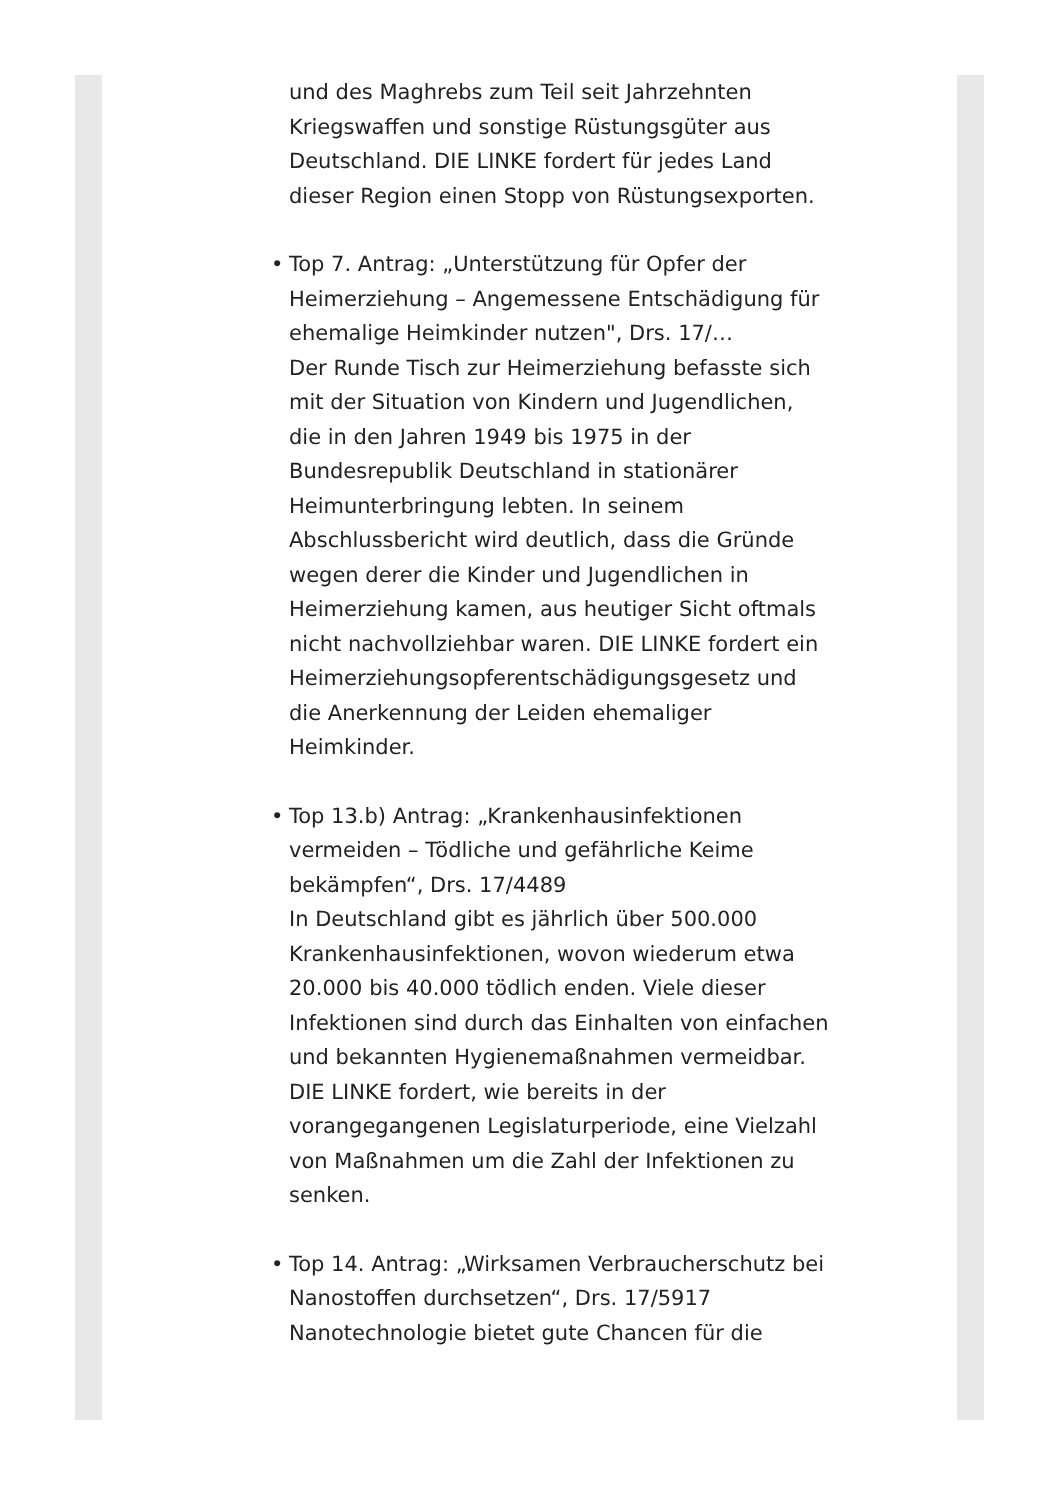und des Maghrebs zum Teil seit Jahrzehnten Kriegswaffen und sonstige Rüstungsgüter aus Deutschland. DIE LINKE fordert für jedes Land dieser Region einen Stopp von Rüstungsexporten.
•
Top 7. Antrag: „Unterstützung für Opfer der Heimerziehung – Angemessene Entschädigung für ehemalige Heimkinder nutzen", Drs. 17/…
Der Runde Tisch zur Heimerziehung befasste sich mit der Situation von Kindern und Jugendlichen, die in den Jahren 1949 bis 1975 in der Bundesrepublik Deutschland in stationärer Heimunterbringung lebten. In seinem Abschlussbericht wird deutlich, dass die Gründe wegen derer die Kinder und Jugendlichen in Heimerziehung kamen, aus heutiger Sicht oftmals nicht nachvollziehbar waren. DIE LINKE fordert ein Heimerziehungsopferentschädigungsgesetz und die Anerkennung der Leiden ehemaliger Heimkinder.
•
Top 13.b) Antrag: „Krankenhausinfektionen vermeiden – Tödliche und gefährliche Keime bekämpfen“, Drs. 17/4489
In Deutschland gibt es jährlich über 500.000 Krankenhausinfektionen, wovon wiederum etwa 20.000 bis 40.000 tödlich enden. Viele dieser Infektionen sind durch das Einhalten von einfachen und bekannten Hygienemaßnahmen vermeidbar. DIE LINKE fordert, wie bereits in der vorangegangenen Legislaturperiode, eine Vielzahl von Maßnahmen um die Zahl der Infektionen zu senken.
•
Top 14. Antrag: „Wirksamen Verbraucherschutz bei Nanostoffen durchsetzen“, Drs. 17/5917
Nanotechnologie bietet gute Chancen für die